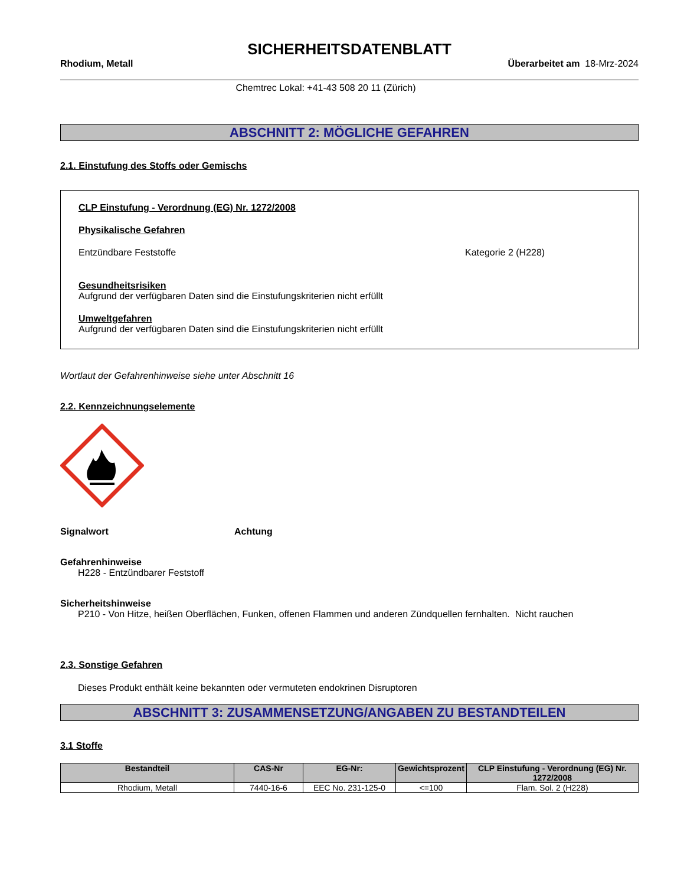SICHERHEITSDATENBLATT
Rhodium, Metall Überarbeitet am 18-Mrz-2024
Chemtrec Lokal: +41-43 508 20 11 (Zürich)
ABSCHNITT 2: MÖGLICHE GEFAHREN
2.1. Einstufung des Stoffs oder Gemischs
CLP Einstufung - Verordnung (EG) Nr. 1272/2008
Physikalische Gefahren
Entzündbare Feststoffe Kategorie 2 (H228)
Gesundheitsrisiken
Aufgrund der verfügbaren Daten sind die Einstufungskriterien nicht erfüllt
Umweltgefahren
Aufgrund der verfügbaren Daten sind die Einstufungskriterien nicht erfüllt
Wortlaut der Gefahrenhinweise siehe unter Abschnitt 16
2.2. Kennzeichnungselemente
Signalwort Achtung
Gefahrenhinweise
H228 - Entzündbarer Feststoff
Sicherheitshinweise
P210 - Von Hitze, heißen Oberflächen, Funken, offenen Flammen und anderen Zündquellen fernhalten. Nicht rauchen
2.3. Sonstige Gefahren
Dieses Produkt enthält keine bekannten oder vermuteten endokrinen Disruptoren
ABSCHNITT 3: ZUSAMMENSETZUNG/ANGABEN ZU BESTANDTEILEN
3.1 Stoffe
| Bestandteil | CAS-Nr | EG-Nr: | Gewichtsprozent | CLP Einstufung - Verordnung (EG) Nr. 1272/2008 |
| --- | --- | --- | --- | --- |
| Rhodium, Metall | 7440-16-6 | EEC No. 231-125-0 | <=100 | Flam. Sol. 2 (H228) |